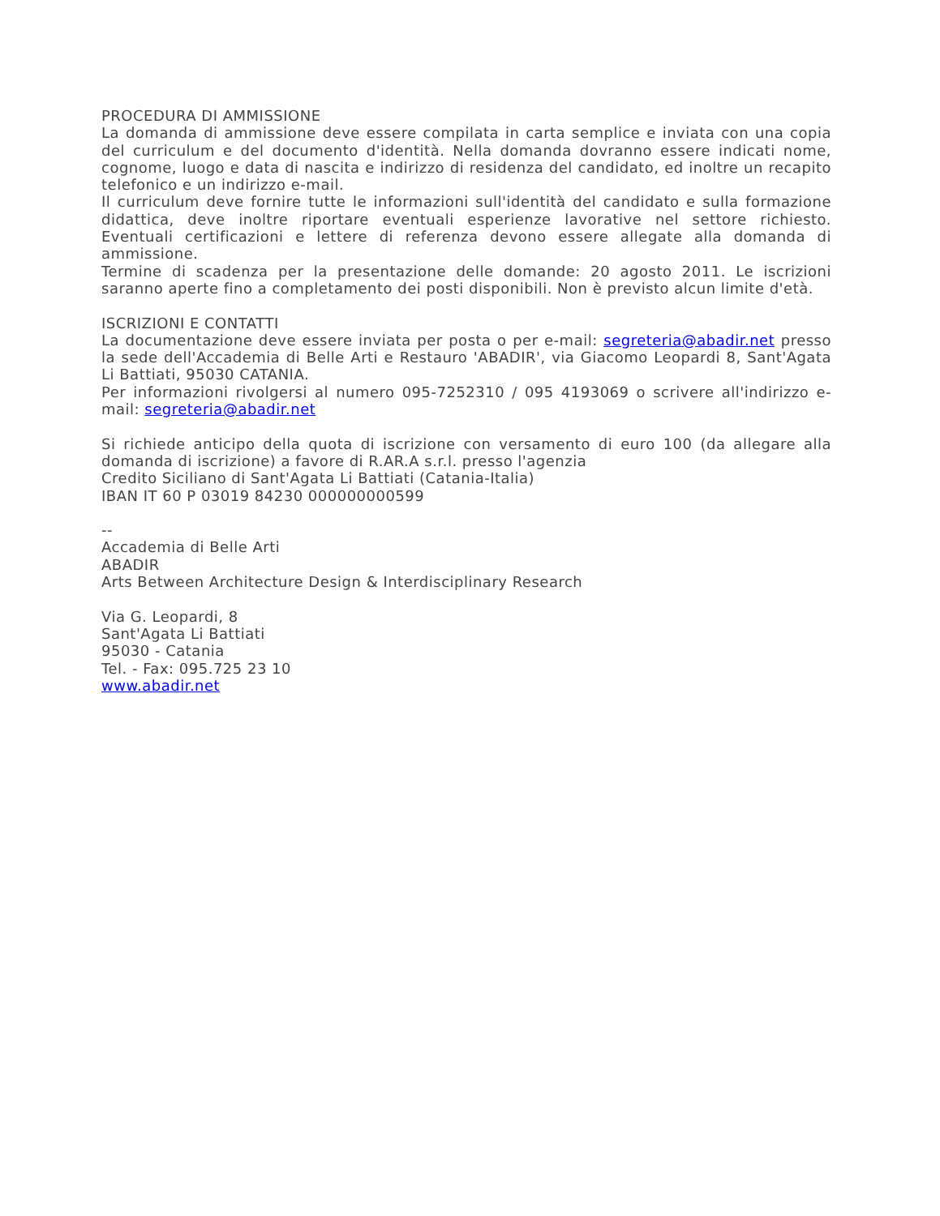PROCEDURA DI AMMISSIONE
La domanda di ammissione deve essere compilata in carta semplice e inviata con una copia del curriculum e del documento d'identità. Nella domanda dovranno essere indicati nome, cognome, luogo e data di nascita e indirizzo di residenza del candidato, ed inoltre un recapito telefonico e un indirizzo e-mail.
Il curriculum deve fornire tutte le informazioni sull'identità del candidato e sulla formazione didattica, deve inoltre riportare eventuali esperienze lavorative nel settore richiesto. Eventuali certificazioni e lettere di referenza devono essere allegate alla domanda di ammissione.
Termine di scadenza per la presentazione delle domande: 20 agosto 2011. Le iscrizioni saranno aperte fino a completamento dei posti disponibili. Non è previsto alcun limite d'età.
ISCRIZIONI E CONTATTI
La documentazione deve essere inviata per posta o per e-mail: segreteria@abadir.net presso la sede dell'Accademia di Belle Arti e Restauro 'ABADIR', via Giacomo Leopardi 8, Sant'Agata Li Battiati, 95030 CATANIA.
Per informazioni rivolgersi al numero 095-7252310 / 095 4193069 o scrivere all'indirizzo e-mail: segreteria@abadir.net
Si richiede anticipo della quota di iscrizione con versamento di euro 100 (da allegare alla domanda di iscrizione) a favore di R.AR.A s.r.l. presso l'agenzia
Credito Siciliano di Sant'Agata Li Battiati (Catania-Italia)
IBAN IT 60 P 03019 84230 000000000599
--
Accademia di Belle Arti
ABADIR
Arts Between Architecture Design & Interdisciplinary Research
Via G. Leopardi, 8
Sant'Agata Li Battiati
95030 - Catania
Tel. - Fax: 095.725 23 10
www.abadir.net